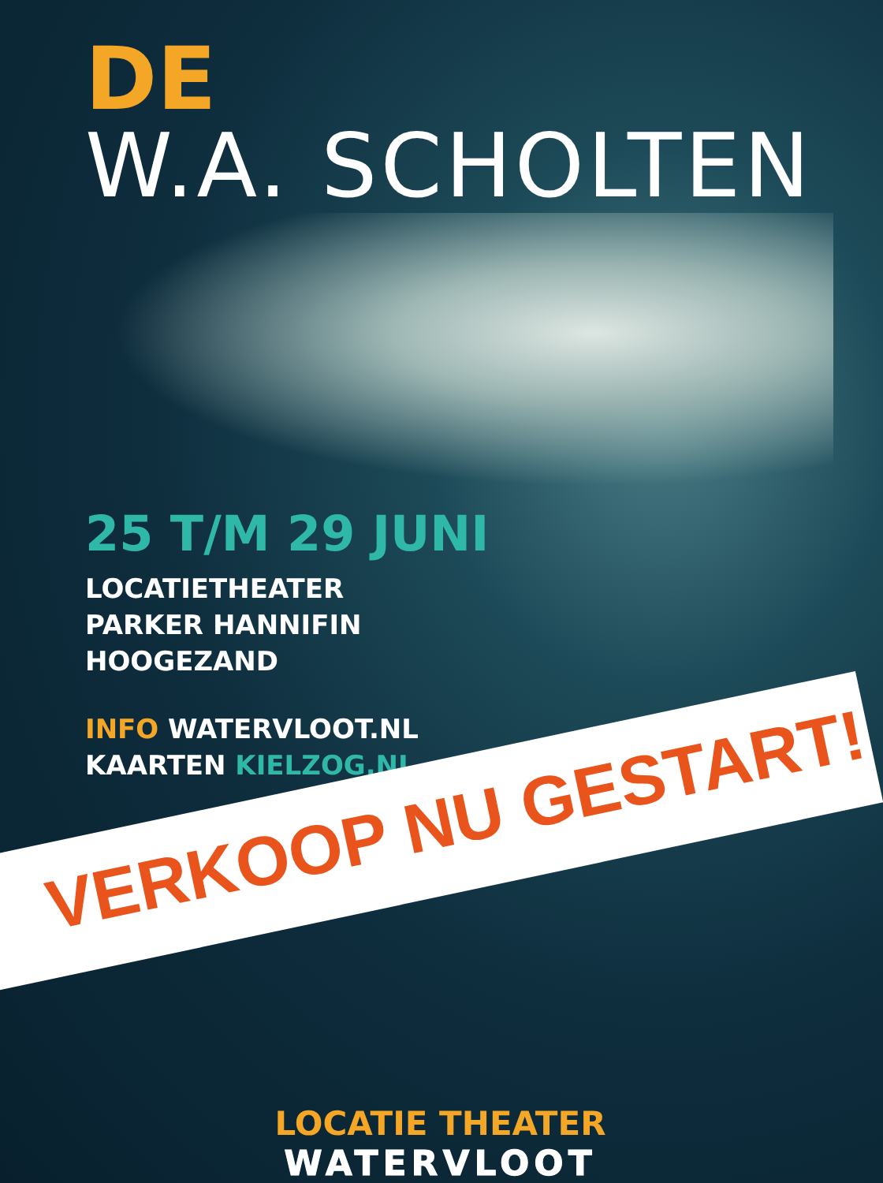DE
W.A. SCHOLTEN
25 T/M 29 JUNI
LOCATIETHEATER
PARKER HANNIFIN
HOOGEZAND
INFO WATERVLOOT.NL
KAARTEN KIELZOG.NL
VERKOOP NU GESTART!
LOCATIE THEATER
WATERVLOOT